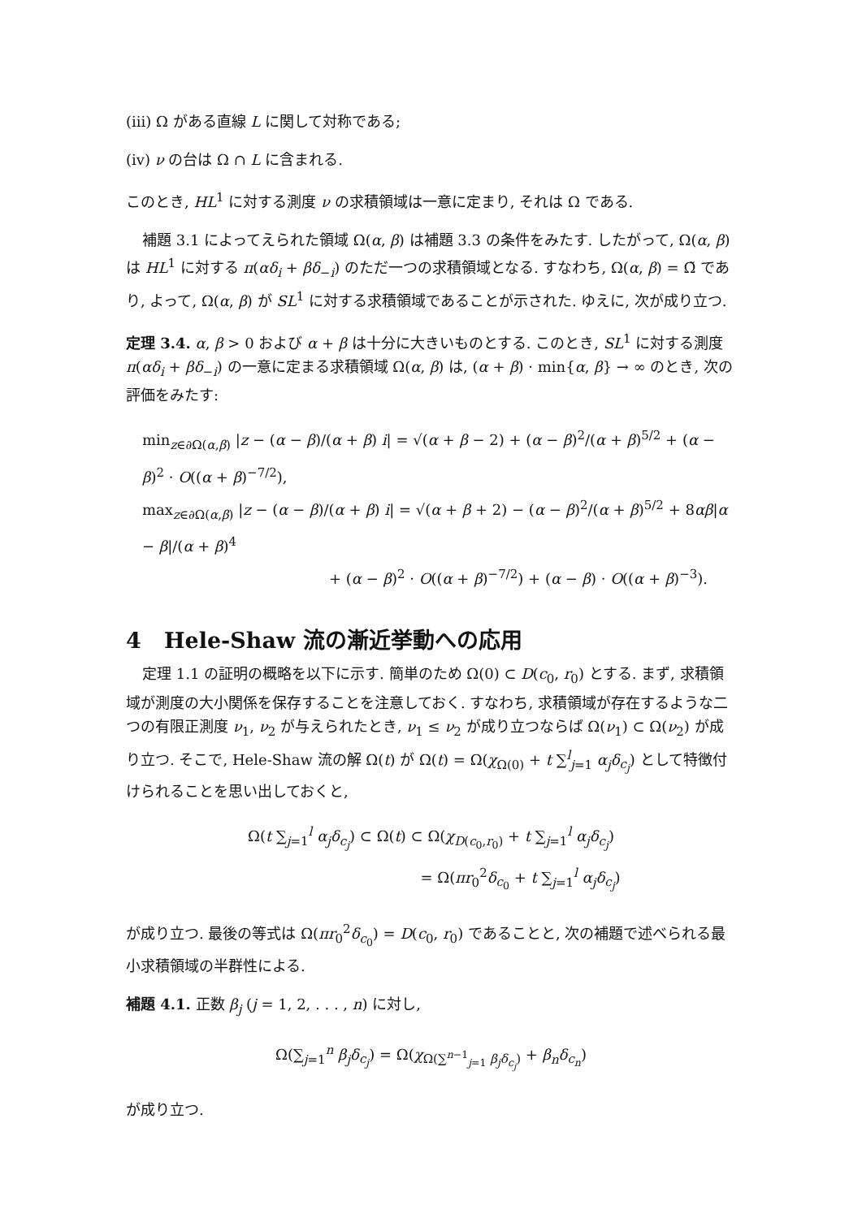(iii) Ω がある直線 L に関して対称である;
(iv) ν の台は Ω ∩ L に含まれる.
このとき, HL<sup>1</sup> に対する測度 ν の求積領域は一意に定まり, それは Ω である.
補題 3.1 によってえられた領域 Ω(α, β) は補題 3.3 の条件をみたす. したがって, Ω(α, β) は HL<sup>1</sup> に対する π(αδ<sub>i</sub> + βδ<sub>−i</sub>) のただ一つの求積領域となる. すなわち, Ω(α, β) = Ω̃ であり, よって, Ω(α, β) が SL<sup>1</sup> に対する求積領域であることが示された. ゆえに, 次が成り立つ.
定理 3.4. α, β > 0 および α + β は十分に大きいものとする. このとき, SL<sup>1</sup> に対する測度 π(αδ<sub>i</sub> + βδ<sub>−i</sub>) の一意に定まる求積領域 Ω(α, β) は, (α + β) · min{α, β} → ∞ のとき, 次の評価をみたす:
min<sub>z∈∂Ω(α,β)</sub> |z − (α − β)/(α + β) i| = √(α + β − 2) + (α − β)<sup>2</sup>/(α + β)<sup>5/2</sup> + (α − β)<sup>2</sup> · O((α + β)<sup>−7/2</sup>),
max<sub>z∈∂Ω(α,β)</sub> |z − (α − β)/(α + β) i| = √(α + β + 2) − (α − β)<sup>2</sup>/(α + β)<sup>5/2</sup> + 8αβ|α − β|/(α + β)<sup>4</sup>
+ (α − β)<sup>2</sup> · O((α + β)<sup>−7/2</sup>) + (α − β) · O((α + β)<sup>−3</sup>).
4 Hele-Shaw 流の漸近挙動への応用
定理 1.1 の証明の概略を以下に示す. 簡単のため Ω(0) ⊂ D(c<sub>0</sub>, r<sub>0</sub>) とする. まず, 求積領域が測度の大小関係を保存することを注意しておく. すなわち, 求積領域が存在するような二つの有限正測度 ν<sub>1</sub>, ν<sub>2</sub> が与えられたとき, ν<sub>1</sub> ≤ ν<sub>2</sub> が成り立つならば Ω(ν<sub>1</sub>) ⊂ Ω(ν<sub>2</sub>) が成り立つ. そこで, Hele-Shaw 流の解 Ω(t) が Ω(t) = Ω(χ<sub>Ω(0)</sub> + t ∑<sup>l</sup><sub>j=1</sub> α<sub>j</sub>δ<sub>c<sub>j</sub></sub>) として特徴付けられることを思い出しておくと,
Ω(t ∑<sub>j=1</sub><sup>l</sup> α<sub>j</sub>δ<sub>c<sub>j</sub></sub>) ⊂ Ω(t) ⊂ Ω(χ<sub>D(c<sub>0</sub>,r<sub>0</sub>)</sub> + t ∑<sub>j=1</sub><sup>l</sup> α<sub>j</sub>δ<sub>c<sub>j</sub></sub>)
= Ω(πr<sub>0</sub><sup>2</sup>δ<sub>c<sub>0</sub></sub> + t ∑<sub>j=1</sub><sup>l</sup> α<sub>j</sub>δ<sub>c<sub>j</sub></sub>)
が成り立つ. 最後の等式は Ω(πr<sub>0</sub><sup>2</sup>δ<sub>c<sub>0</sub></sub>) = D(c<sub>0</sub>, r<sub>0</sub>) であることと, 次の補題で述べられる最小求積領域の半群性による.
補題 4.1. 正数 β<sub>j</sub> (j = 1, 2, . . . , n) に対し,
Ω(∑<sub>j=1</sub><sup>n</sup> β<sub>j</sub>δ<sub>c<sub>j</sub></sub>) = Ω(χ<sub>Ω(∑<sup>n−1</sup><sub>j=1</sub> β<sub>j</sub>δ<sub>c<sub>j</sub></sub>)</sub> + β<sub>n</sub>δ<sub>c<sub>n</sub></sub>)
が成り立つ.